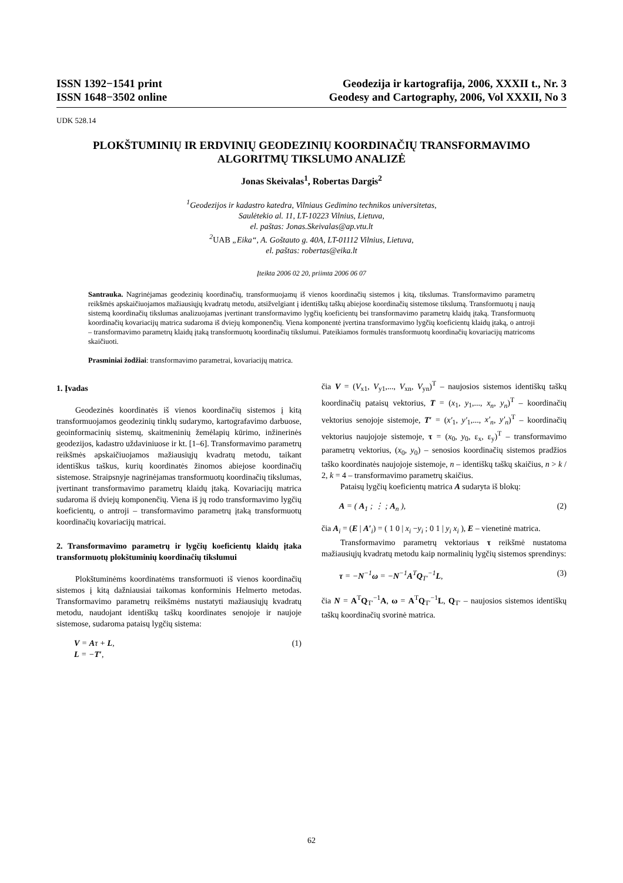ISSN 1392−1541 print
ISSN 1648−3502 online
Geodezija ir kartografija, 2006, XXXII t., Nr. 3
Geodesy and Cartography, 2006, Vol XXXII, No 3
UDK 528.14
PLOKŠTUMINIŲ IR ERDVINIŲ GEODEZINIŲ KOORDINAČIŲ TRANSFORMAVIMO ALGORITMŲ TIKSLUMO ANALIZĖ
Jonas Skeivalas<sup>1</sup>, Robertas Dargis<sup>2</sup>
<sup>1</sup> Geodezijos ir kadastro katedra, Vilniaus Gedimino technikos universitetas,
Saulėtekio al. 11, LT-10223 Vilnius, Lietuva,
el. paštas: Jonas.Skeivalas@ap.vtu.lt
<sup>2</sup> UAB „Eika“, A. Goštauto g. 40A, LT-01112 Vilnius, Lietuva,
el. paštas: robertas@eika.lt
Įteikta 2006 02 20, priimta 2006 06 07
Santrauka. Nagrinėjamas geodezinių koordinačių, transformuojamų iš vienos koordinačių sistemos į kitą, tikslumas. Transformavimo parametrų reikšmės apskaičiuojamos mažiausiųjų kvadratų metodu, atsižvelgiant į identiškų taškų abiejose koordinačių sistemose tikslumą. Transformuotų į naują sistemą koordinačių tikslumas analizuojamas įvertinant transformavimo lygčių koeficientų bei transformavimo parametrų klaidų įtaką. Transformuotų koordinačių kovariacijų matrica sudaroma iš dviejų komponenčių. Viena komponentė įvertina transformavimo lygčių koeficientų klaidų įtaką, o antroji – transformavimo parametrų klaidų įtaką transformuotų koordinačių tikslumui. Pateikiamos formulės transformuotų koordinačių kovariacijų matricoms skaičiuoti.
Prasminiai žodžiai: transformavimo parametrai, kovariacijų matrica.
1. Įvadas
Geodezinės koordinatės iš vienos koordinačių sistemos į kitą transformuojamos geodezinių tinklų sudarymo, kartografavimo darbuose, geoinformacinių sistemų, skaitmeninių žemėlapių kūrimo, inžinerinės geodezijos, kadastro uždaviniuose ir kt. [1–6]. Transformavimo parametrų reikšmės apskaičiuojamos mažiausiųjų kvadratų metodu, taikant identiškus taškus, kurių koordinatės žinomos abiejose koordinačių sistemose. Straipsnyje nagrinėjamas transformuotų koordinačių tikslumas, įvertinant transformavimo parametrų klaidų įtaką. Kovariacijų matrica sudaroma iš dviejų komponenčių. Viena iš jų rodo transformavimo lygčių koeficientų, o antroji – transformavimo parametrų įtaką transformuotų koordinačių kovariacijų matricai.
2. Transformavimo parametrų ir lygčių koeficientų klaidų įtaka transformuotų plokštuminių koordinačių tikslumui
Plokštuminėms koordinatėms transformuoti iš vienos koordinačių sistemos į kitą dažniausiai taikomas konforminis Helmerto metodas. Transformavimo parametrų reikšmėms nustatyti mažiausiųjų kvadratų metodu, naudojant identiškų taškų koordinates senojoje ir naujoje sistemose, sudaroma pataisų lygčių sistema:
V = Aτ + L,
L = −T′, (1)
čia V = (V<sub>x1</sub>, V<sub>y1</sub>,..., V<sub>xn</sub>, V<sub>yn</sub>)<sup>T</sup> – naujosios sistemos identiškų taškų koordinačių pataisų vektorius, T = (x<sub>1</sub>, y<sub>1</sub>,..., x<sub>n</sub>, y<sub>n</sub>)<sup>T</sup> – koordinačių vektorius senojoje sistemoje, T′ = (x′<sub>1</sub>, y′<sub>1</sub>,..., x′<sub>n</sub>, y′<sub>n</sub>)<sup>T</sup> – koordinačių vektorius naujojoje sistemoje, τ = (x<sub>0</sub>, y<sub>0</sub>, ε<sub>x</sub>, ε<sub>y</sub>)<sup>T</sup> – transformavimo parametrų vektorius, (x<sub>0</sub>, y<sub>0</sub>) – senosios koordinačių sistemos pradžios taško koordinatės naujojoje sistemoje, n – identiškų taškų skaičius, n > k / 2, k = 4 – transformavimo parametrų skaičius.
Pataisų lygčių koeficientų matrica A sudaryta iš blokų:
A = ( A<sub>1</sub> ; ⋮ ; A<sub>n</sub> ), (2)
čia A<sub>i</sub> = (E | A′<sub>i</sub>) = ( 1 0 | x<sub>i</sub> −y<sub>i</sub> ; 0 1 | y<sub>i</sub> x<sub>i</sub> ), E – vienetinė matrica.
Transformavimo parametrų vektoriaus τ reikšmė nustatoma mažiausiųjų kvadratų metodu kaip normalinių lygčių sistemos sprendinys:
τ = −N<sup>−1</sup>ω = −N<sup>−1</sup>A<sup>T</sup>Q<sub>T′</sub><sup>−1</sup>L, (3)
čia N = A<sup>T</sup>Q<sub>T′</sub><sup>−1</sup>A, ω = A<sup>T</sup>Q<sub>T′</sub><sup>−1</sup>L, Q<sub>T′</sub> – naujosios sistemos identiškų taškų koordinačių svorinė matrica.
62